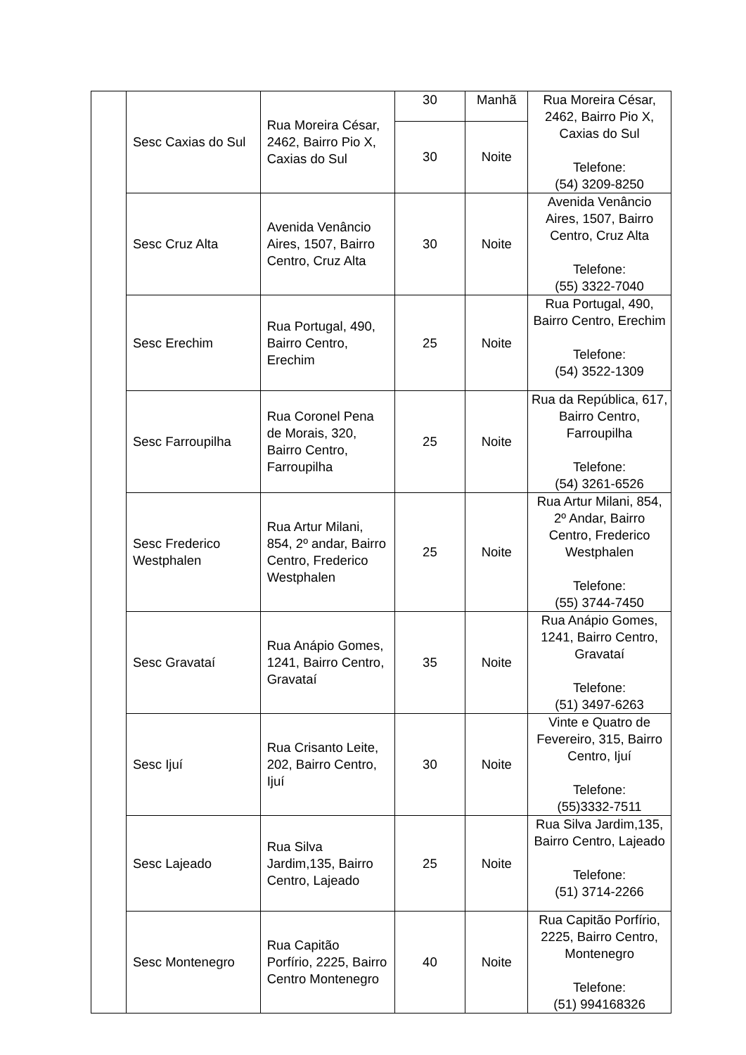| | Sesc Caxias do Sul | Rua Moreira César, 2462, Bairro Pio X, Caxias do Sul | 30 | Manhã | Rua Moreira César, 2462, Bairro Pio X, Caxias do Sul Telefone: (54) 3209-8250 |
| | | | 30 | Noite | |
| | Sesc Cruz Alta | Avenida Venâncio Aires, 1507, Bairro Centro, Cruz Alta | 30 | Noite | Avenida Venâncio Aires, 1507, Bairro Centro, Cruz Alta Telefone: (55) 3322-7040 |
| | Sesc Erechim | Rua Portugal, 490, Bairro Centro, Erechim | 25 | Noite | Rua Portugal, 490, Bairro Centro, Erechim Telefone: (54) 3522-1309 |
| | Sesc Farroupilha | Rua Coronel Pena de Morais, 320, Bairro Centro, Farroupilha | 25 | Noite | Rua da República, 617, Bairro Centro, Farroupilha Telefone: (54) 3261-6526 |
| | Sesc Frederico Westphalen | Rua Artur Milani, 854, 2º andar, Bairro Centro, Frederico Westphalen | 25 | Noite | Rua Artur Milani, 854, 2º Andar, Bairro Centro, Frederico Westphalen Telefone: (55) 3744-7450 |
| | Sesc Gravataí | Rua Anápio Gomes, 1241, Bairro Centro, Gravataí | 35 | Noite | Rua Anápio Gomes, 1241, Bairro Centro, Gravataí Telefone: (51) 3497-6263 |
| | Sesc Ijuí | Rua Crisanto Leite, 202, Bairro Centro, Ijuí | 30 | Noite | Vinte e Quatro de Fevereiro, 315, Bairro Centro, Ijuí Telefone: (55)3332-7511 |
| | Sesc Lajeado | Rua Silva Jardim,135, Bairro Centro, Lajeado | 25 | Noite | Rua Silva Jardim,135, Bairro Centro, Lajeado Telefone: (51) 3714-2266 |
| | Sesc Montenegro | Rua Capitão Porfírio, 2225, Bairro Centro Montenegro | 40 | Noite | Rua Capitão Porfírio, 2225, Bairro Centro, Montenegro Telefone: (51) 994168326 |